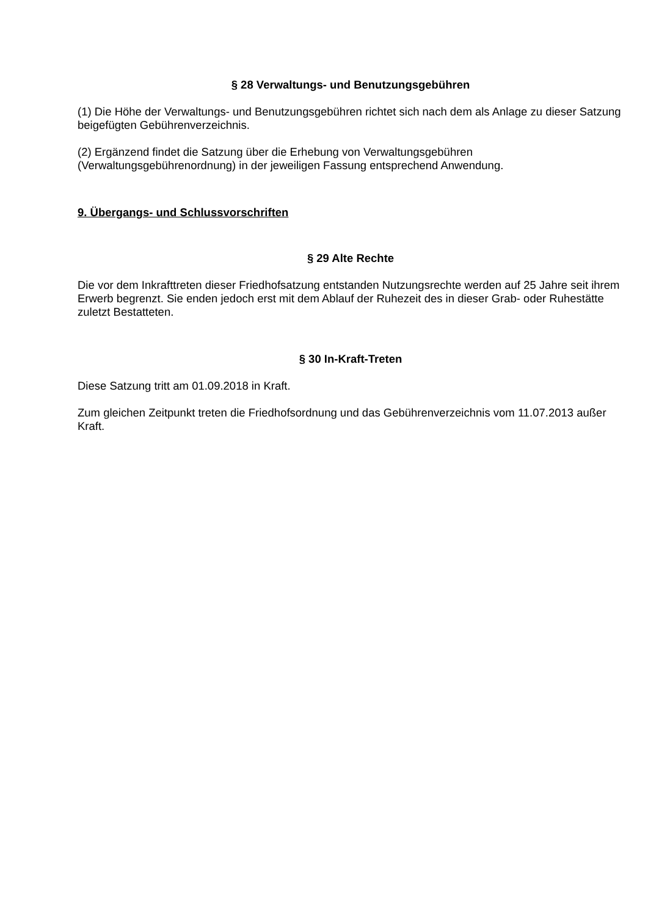§ 28 Verwaltungs- und Benutzungsgebühren
(1) Die Höhe der Verwaltungs- und Benutzungsgebühren richtet sich nach dem als Anlage zu dieser Satzung beigefügten Gebührenverzeichnis.
(2) Ergänzend findet die Satzung über die Erhebung von Verwaltungsgebühren (Verwaltungsgebührenordnung) in der jeweiligen Fassung entsprechend Anwendung.
9. Übergangs- und Schlussvorschriften
§ 29 Alte Rechte
Die vor dem Inkrafttreten dieser Friedhofsatzung entstanden Nutzungsrechte werden auf 25 Jahre seit ihrem Erwerb begrenzt. Sie enden jedoch erst mit dem Ablauf der Ruhezeit des in dieser Grab- oder Ruhestätte zuletzt Bestatteten.
§ 30 In-Kraft-Treten
Diese Satzung tritt am 01.09.2018 in Kraft.
Zum gleichen Zeitpunkt treten die Friedhofsordnung und das Gebührenverzeichnis vom 11.07.2013 außer Kraft.